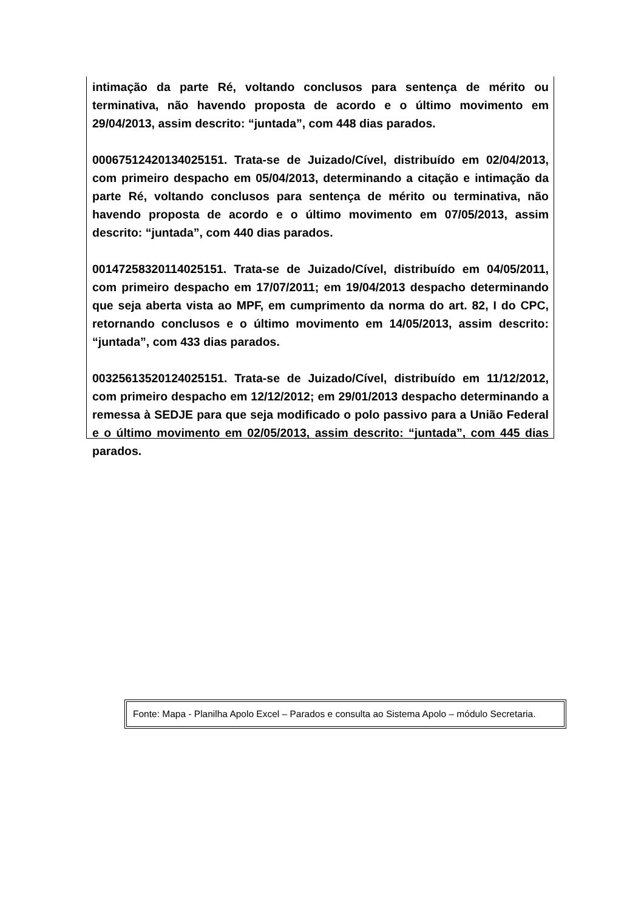intimação da parte Ré, voltando conclusos para sentença de mérito ou terminativa, não havendo proposta de acordo e o último movimento em 29/04/2013, assim descrito: “juntada”, com 448 dias parados.
00067512420134025151. Trata-se de Juizado/Cível, distribuído em 02/04/2013, com primeiro despacho em 05/04/2013, determinando a citação e intimação da parte Ré, voltando conclusos para sentença de mérito ou terminativa, não havendo proposta de acordo e o último movimento em 07/05/2013, assim descrito: “juntada”, com 440 dias parados.
00147258320114025151. Trata-se de Juizado/Cível, distribuído em 04/05/2011, com primeiro despacho em 17/07/2011; em 19/04/2013 despacho determinando que seja aberta vista ao MPF, em cumprimento da norma do art. 82, I do CPC, retornando conclusos e o último movimento em 14/05/2013, assim descrito: “juntada”, com 433 dias parados.
00325613520124025151. Trata-se de Juizado/Cível, distribuído em 11/12/2012, com primeiro despacho em 12/12/2012; em 29/01/2013 despacho determinando a remessa à SEDJE para que seja modificado o polo passivo para a União Federal e o último movimento em 02/05/2013, assim descrito: “juntada”, com 445 dias parados.
Fonte: Mapa - Planilha Apolo Excel – Parados e consulta ao Sistema Apolo – módulo Secretaria.